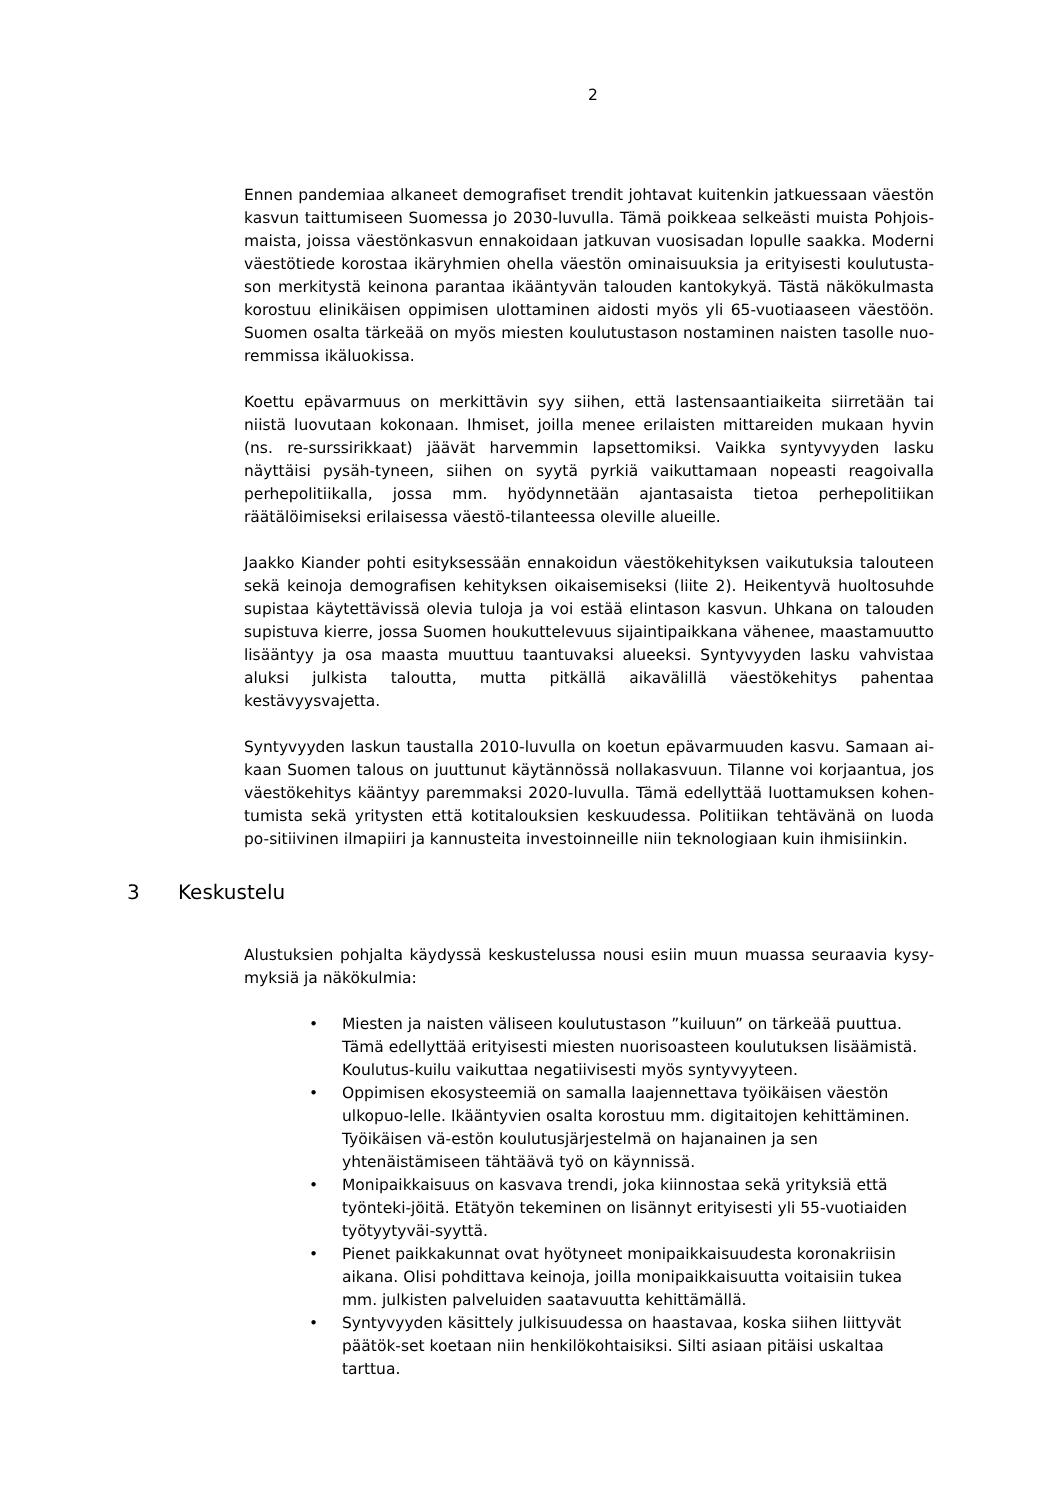2
Ennen pandemiaa alkaneet demografiset trendit johtavat kuitenkin jatkuessaan väestön kasvun taittumiseen Suomessa jo 2030-luvulla. Tämä poikkeaa selkeästi muista Pohjois-maista, joissa väestönkasvun ennakoidaan jatkuvan vuosisadan lopulle saakka. Moderni väestötiede korostaa ikäryhmien ohella väestön ominaisuuksia ja erityisesti koulutusta-son merkitystä keinona parantaa ikääntyvän talouden kantokykyä. Tästä näkökulmasta korostuu elinikäisen oppimisen ulottaminen aidosti myös yli 65-vuotiaaseen väestöön. Suomen osalta tärkeää on myös miesten koulutustason nostaminen naisten tasolle nuo-remmissa ikäluokissa.
Koettu epävarmuus on merkittävin syy siihen, että lastensaantiaikeita siirretään tai niistä luovutaan kokonaan. Ihmiset, joilla menee erilaisten mittareiden mukaan hyvin (ns. re-surssirikkaat) jäävät harvemmin lapsettomiksi. Vaikka syntyvyyden lasku näyttäisi pysäh-tyneen, siihen on syytä pyrkiä vaikuttamaan nopeasti reagoivalla perhepolitiikalla, jossa mm. hyödynnetään ajantasaista tietoa perhepolitiikan räätälöimiseksi erilaisessa väestö-tilanteessa oleville alueille.
Jaakko Kiander pohti esityksessään ennakoidun väestökehityksen vaikutuksia talouteen sekä keinoja demografisen kehityksen oikaisemiseksi (liite 2). Heikentyvä huoltosuhde supistaa käytettävissä olevia tuloja ja voi estää elintason kasvun. Uhkana on talouden supistuva kierre, jossa Suomen houkuttelevuus sijaintipaikkana vähenee, maastamuutto lisääntyy ja osa maasta muuttuu taantuvaksi alueeksi. Syntyvyyden lasku vahvistaa aluksi julkista taloutta, mutta pitkällä aikavälillä väestökehitys pahentaa kestävyysvajetta.
Syntyvyyden laskun taustalla 2010-luvulla on koetun epävarmuuden kasvu. Samaan ai-kaan Suomen talous on juuttunut käytännössä nollakasvuun. Tilanne voi korjaantua, jos väestökehitys kääntyy paremmaksi 2020-luvulla. Tämä edellyttää luottamuksen kohen-tumista sekä yritysten että kotitalouksien keskuudessa. Politiikan tehtävänä on luoda po-sitiivinen ilmapiiri ja kannusteita investoinneille niin teknologiaan kuin ihmisiinkin.
3 Keskustelu
Alustuksien pohjalta käydyssä keskustelussa nousi esiin muun muassa seuraavia kysy-myksiä ja näkökulmia:
• Miesten ja naisten väliseen koulutustason ”kuiluun” on tärkeää puuttua. Tämä edellyttää erityisesti miesten nuorisoasteen koulutuksen lisäämistä. Koulutus-kuilu vaikuttaa negatiivisesti myös syntyvyyteen.
• Oppimisen ekosysteemiä on samalla laajennettava työikäisen väestön ulkopuo-lelle. Ikääntyvien osalta korostuu mm. digitaitojen kehittäminen. Työikäisen vä-estön koulutusjärjestelmä on hajanainen ja sen yhtenäistämiseen tähtäävä työ on käynnissä.
• Monipaikkaisuus on kasvava trendi, joka kiinnostaa sekä yrityksiä että työnteki-jöitä. Etätyön tekeminen on lisännyt erityisesti yli 55-vuotiaiden työtyytyväi-syyttä.
• Pienet paikkakunnat ovat hyötyneet monipaikkaisuudesta koronakriisin aikana. Olisi pohdittava keinoja, joilla monipaikkaisuutta voitaisiin tukea mm. julkisten palveluiden saatavuutta kehittämällä.
• Syntyvyyden käsittely julkisuudessa on haastavaa, koska siihen liittyvät päätök-set koetaan niin henkilökohtaisiksi. Silti asiaan pitäisi uskaltaa tarttua.